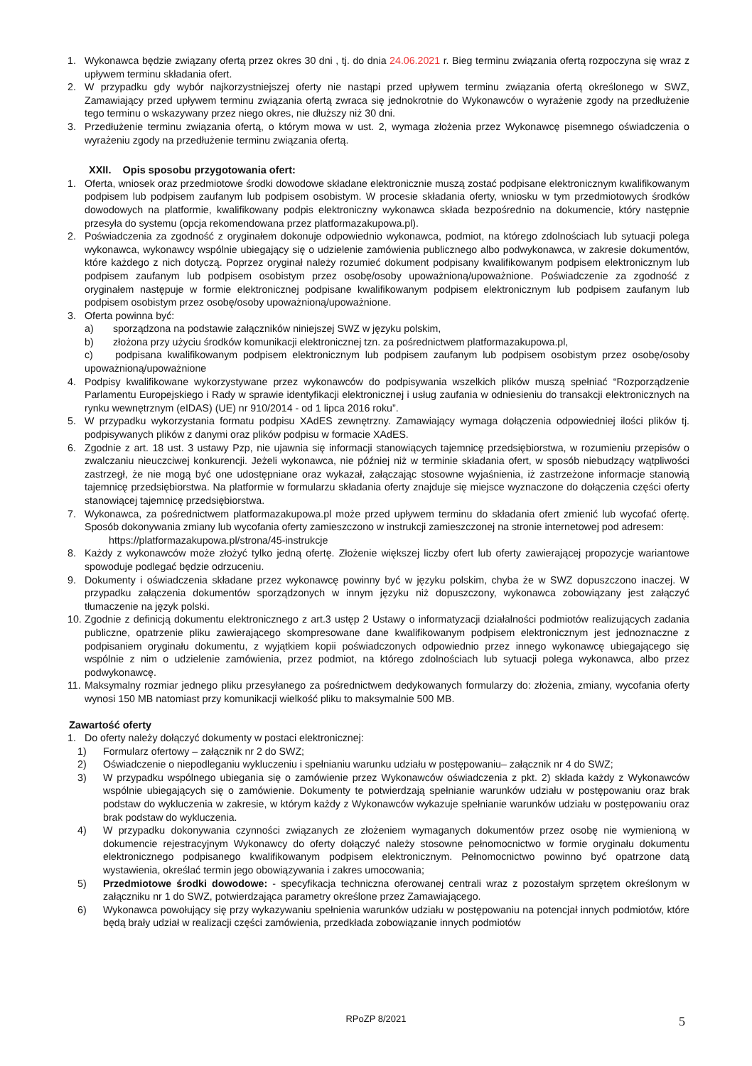1. Wykonawca będzie związany ofertą przez okres 30 dni , tj. do dnia 24.06.2021 r. Bieg terminu związania ofertą rozpoczyna się wraz z upływem terminu składania ofert.
2. W przypadku gdy wybór najkorzystniejszej oferty nie nastąpi przed upływem terminu związania ofertą określonego w SWZ, Zamawiający przed upływem terminu związania ofertą zwraca się jednokrotnie do Wykonawców o wyrażenie zgody na przedłużenie tego terminu o wskazywany przez niego okres, nie dłuższy niż 30 dni.
3. Przedłużenie terminu związania ofertą, o którym mowa w ust. 2, wymaga złożenia przez Wykonawcę pisemnego oświadczenia o wyrażeniu zgody na przedłużenie terminu związania ofertą.
XXII. Opis sposobu przygotowania ofert:
1. Oferta, wniosek oraz przedmiotowe środki dowodowe składane elektronicznie muszą zostać podpisane elektronicznym kwalifikowanym podpisem lub podpisem zaufanym lub podpisem osobistym. W procesie składania oferty, wniosku w tym przedmiotowych środków dowodowych na platformie, kwalifikowany podpis elektroniczny wykonawca składa bezpośrednio na dokumencie, który następnie przesyła do systemu (opcja rekomendowana przez platformazakupowa.pl).
2. Poświadczenia za zgodność z oryginałem dokonuje odpowiednio wykonawca, podmiot, na którego zdolnościach lub sytuacji polega wykonawca, wykonawcy wspólnie ubiegający się o udzielenie zamówienia publicznego albo podwykonawca, w zakresie dokumentów, które każdego z nich dotyczą. Poprzez oryginał należy rozumieć dokument podpisany kwalifikowanym podpisem elektronicznym lub podpisem zaufanym lub podpisem osobistym przez osobę/osoby upoważnioną/upoważnione. Poświadczenie za zgodność z oryginałem następuje w formie elektronicznej podpisane kwalifikowanym podpisem elektronicznym lub podpisem zaufanym lub podpisem osobistym przez osobę/osoby upoważnioną/upoważnione.
3. Oferta powinna być:
a) sporządzona na podstawie załączników niniejszej SWZ w języku polskim,
b) złożona przy użyciu środków komunikacji elektronicznej tzn. za pośrednictwem platformazakupowa.pl,
c) podpisana kwalifikowanym podpisem elektronicznym lub podpisem zaufanym lub podpisem osobistym przez osobę/osoby upoważnioną/upoważnione
4. Podpisy kwalifikowane wykorzystywane przez wykonawców do podpisywania wszelkich plików muszą spełniać “Rozporządzenie Parlamentu Europejskiego i Rady w sprawie identyfikacji elektronicznej i usług zaufania w odniesieniu do transakcji elektronicznych na rynku wewnętrznym (eIDAS) (UE) nr 910/2014 - od 1 lipca 2016 roku”.
5. W przypadku wykorzystania formatu podpisu XAdES zewnętrzny. Zamawiający wymaga dołączenia odpowiedniej ilości plików tj. podpisywanych plików z danymi oraz plików podpisu w formacie XAdES.
6. Zgodnie z art. 18 ust. 3 ustawy Pzp, nie ujawnia się informacji stanowiących tajemnicę przedsiębiorstwa, w rozumieniu przepisów o zwalczaniu nieuczciwej konkurencji. Jeżeli wykonawca, nie później niż w terminie składania ofert, w sposób niebudzący wątpliwości zastrzegł, że nie mogą być one udostępniane oraz wykazał, załączając stosowne wyjaśnienia, iż zastrzeżone informacje stanowią tajemnicę przedsiębiorstwa. Na platformie w formularzu składania oferty znajduje się miejsce wyznaczone do dołączenia części oferty stanowiącej tajemnicę przedsiębiorstwa.
7. Wykonawca, za pośrednictwem platformazakupowa.pl może przed upływem terminu do składania ofert zmienić lub wycofać ofertę. Sposób dokonywania zmiany lub wycofania oferty zamieszczono w instrukcji zamieszczonej na stronie internetowej pod adresem:
https://platformazakupowa.pl/strona/45-instrukcje
8. Każdy z wykonawców może złożyć tylko jedną ofertę. Złożenie większej liczby ofert lub oferty zawierającej propozycje wariantowe spowoduje podlegać będzie odrzuceniu.
9. Dokumenty i oświadczenia składane przez wykonawcę powinny być w języku polskim, chyba że w SWZ dopuszczono inaczej. W przypadku załączenia dokumentów sporządzonych w innym języku niż dopuszczony, wykonawca zobowiązany jest załączyć tłumaczenie na język polski.
10. Zgodnie z definicją dokumentu elektronicznego z art.3 ustęp 2 Ustawy o informatyzacji działalności podmiotów realizujących zadania publiczne, opatrzenie pliku zawierającego skompresowane dane kwalifikowanym podpisem elektronicznym jest jednoznaczne z podpisaniem oryginału dokumentu, z wyjątkiem kopii poświadczonych odpowiednio przez innego wykonawcę ubiegającego się wspólnie z nim o udzielenie zamówienia, przez podmiot, na którego zdolnościach lub sytuacji polega wykonawca, albo przez podwykonawcę.
11. Maksymalny rozmiar jednego pliku przesyłanego za pośrednictwem dedykowanych formularzy do: złożenia, zmiany, wycofania oferty wynosi 150 MB natomiast przy komunikacji wielkość pliku to maksymalnie 500 MB.
Zawartość oferty
1. Do oferty należy dołączyć dokumenty w postaci elektronicznej:
1) Formularz ofertowy – załącznik nr 2 do SWZ;
2) Oświadczenie o niepodleganiu wykluczeniu i spełnianiu warunku udziału w postępowaniu– załącznik nr 4 do SWZ;
3) W przypadku wspólnego ubiegania się o zamówienie przez Wykonawców oświadczenia z pkt. 2) składa każdy z Wykonawców wspólnie ubiegających się o zamówienie. Dokumenty te potwierdzają spełnianie warunków udziału w postępowaniu oraz brak podstaw do wykluczenia w zakresie, w którym każdy z Wykonawców wykazuje spełnianie warunków udziału w postępowaniu oraz brak podstaw do wykluczenia.
4) W przypadku dokonywania czynności związanych ze złożeniem wymaganych dokumentów przez osobę nie wymienioną w dokumencie rejestracyjnym Wykonawcy do oferty dołączyć należy stosowne pełnomocnictwo w formie oryginału dokumentu elektronicznego podpisanego kwalifikowanym podpisem elektronicznym. Pełnomocnictwo powinno być opatrzone datą wystawienia, określać termin jego obowiązywania i zakres umocowania;
5) Przedmiotowe środki dowodowe: - specyfikacja techniczna oferowanej centrali wraz z pozostałym sprzętem określonym w załączniku nr 1 do SWZ, potwierdzająca parametry określone przez Zamawiającego.
6) Wykonawca powołujący się przy wykazywaniu spełnienia warunków udziału w postępowaniu na potencjał innych podmiotów, które będą brały udział w realizacji części zamówienia, przedkłada zobowiązanie innych podmiotów
RPoZP 8/2021 5